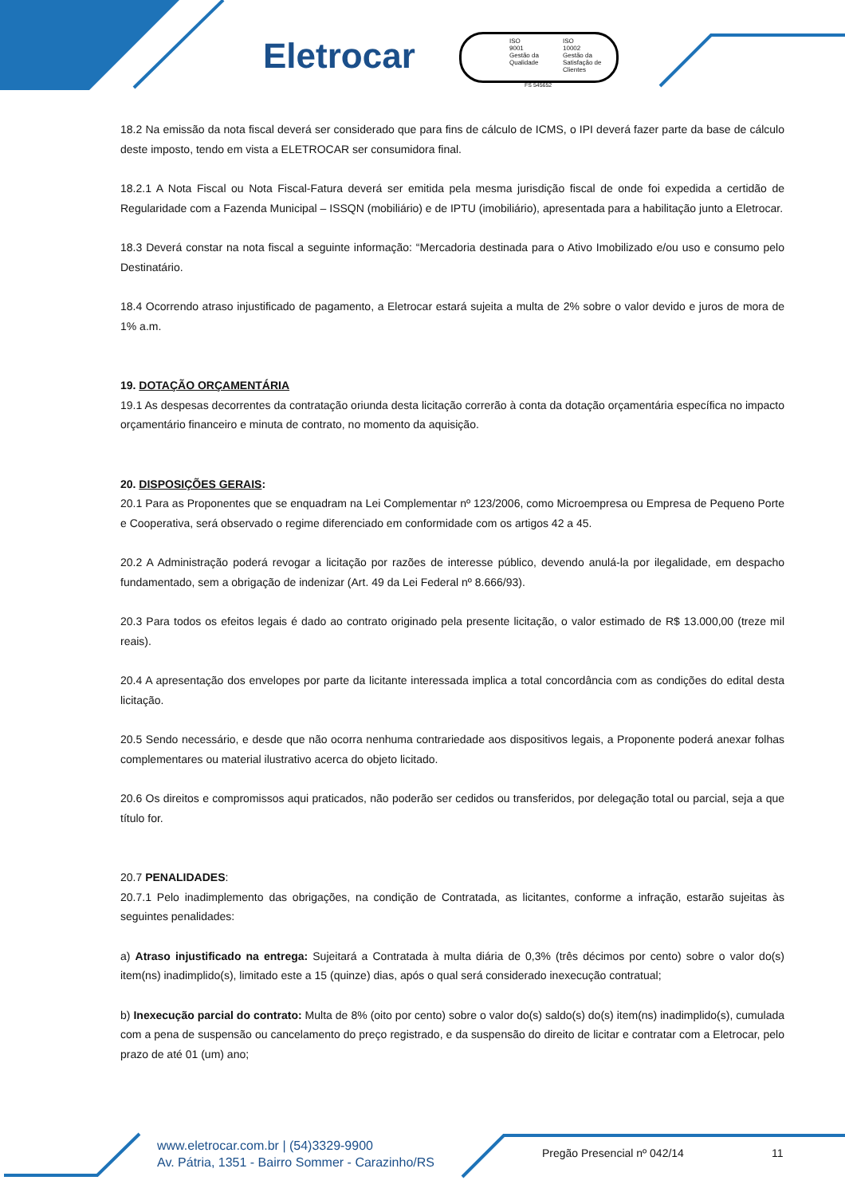Eletrocar
ISO
9001
Gestão da Qualidade
ISO
10002
Gestão da Satisfação de Clientes
FS 545652
18.2 Na emissão da nota fiscal deverá ser considerado que para fins de cálculo de ICMS, o IPI deverá fazer parte da base de cálculo deste imposto, tendo em vista a ELETROCAR ser consumidora final.
18.2.1 A Nota Fiscal ou Nota Fiscal-Fatura deverá ser emitida pela mesma jurisdição fiscal de onde foi expedida a certidão de Regularidade com a Fazenda Municipal – ISSQN (mobiliário) e de IPTU (imobiliário), apresentada para a habilitação junto a Eletrocar.
18.3 Deverá constar na nota fiscal a seguinte informação: “Mercadoria destinada para o Ativo Imobilizado e/ou uso e consumo pelo Destinatário.
18.4 Ocorrendo atraso injustificado de pagamento, a Eletrocar estará sujeita a multa de 2% sobre o valor devido e juros de mora de 1% a.m.
19. DOTAÇÃO ORÇAMENTÁRIA
19.1 As despesas decorrentes da contratação oriunda desta licitação correrão à conta da dotação orçamentária específica no impacto orçamentário financeiro e minuta de contrato, no momento da aquisição.
20. DISPOSIÇÕES GERAIS:
20.1 Para as Proponentes que se enquadram na Lei Complementar nº 123/2006, como Microempresa ou Empresa de Pequeno Porte e Cooperativa, será observado o regime diferenciado em conformidade com os artigos 42 a 45.
20.2 A Administração poderá revogar a licitação por razões de interesse público, devendo anulá-la por ilegalidade, em despacho fundamentado, sem a obrigação de indenizar (Art. 49 da Lei Federal nº 8.666/93).
20.3 Para todos os efeitos legais é dado ao contrato originado pela presente licitação, o valor estimado de R$ 13.000,00 (treze mil reais).
20.4 A apresentação dos envelopes por parte da licitante interessada implica a total concordância com as condições do edital desta licitação.
20.5 Sendo necessário, e desde que não ocorra nenhuma contrariedade aos dispositivos legais, a Proponente poderá anexar folhas complementares ou material ilustrativo acerca do objeto licitado.
20.6 Os direitos e compromissos aqui praticados, não poderão ser cedidos ou transferidos, por delegação total ou parcial, seja a que título for.
20.7 PENALIDADES:
20.7.1 Pelo inadimplemento das obrigações, na condição de Contratada, as licitantes, conforme a infração, estarão sujeitas às seguintes penalidades:
a) Atraso injustificado na entrega: Sujeitará a Contratada à multa diária de 0,3% (três décimos por cento) sobre o valor do(s) item(ns) inadimplido(s), limitado este a 15 (quinze) dias, após o qual será considerado inexecução contratual;
b) Inexecução parcial do contrato: Multa de 8% (oito por cento) sobre o valor do(s) saldo(s) do(s) item(ns) inadimplido(s), cumulada com a pena de suspensão ou cancelamento do preço registrado, e da suspensão do direito de licitar e contratar com a Eletrocar, pelo prazo de até 01 (um) ano;
www.eletrocar.com.br | (54)3329-9900
Av. Pátria, 1351 - Bairro Sommer - Carazinho/RS
Pregão Presencial nº 042/14 11